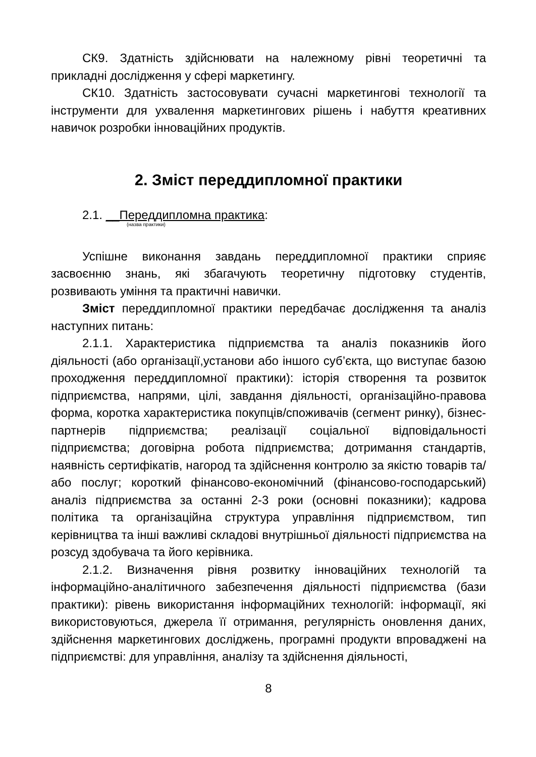СК9. Здатність здійснювати на належному рівні теоретичні та прикладні дослідження у сфері маркетингу.
СК10. Здатність застосовувати сучасні маркетингові технології та інструменти для ухвалення маркетингових рішень і набуття креативних навичок розробки інноваційних продуктів.
2. Зміст переддипломної практики
2.1. __Переддипломна практика:
(назва практики)
Успішне виконання завдань переддипломної практики сприяє засвоєнню знань, які збагачують теоретичну підготовку студентів, розвивають уміння та практичні навички.
Зміст переддипломної практики передбачає дослідження та аналіз наступних питань:
2.1.1. Характеристика підприємства та аналіз показників його діяльності (або організації,установи або іншого суб’єкта, що виступає базою проходження переддипломної практики): історія створення та розвиток підприємства, напрями, цілі, завдання діяльності, організаційно-правова форма, коротка характеристика покупців/споживачів (сегмент ринку), бізнес-партнерів підприємства; реалізації соціальної відповідальності підприємства; договірна робота підприємства; дотримання стандартів, наявність сертифікатів, нагород та здійснення контролю за якістю товарів та/або послуг; короткий фінансово-економічний (фінансово-господарський) аналіз підприємства за останні 2-3 роки (основні показники); кадрова політика та організаційна структура управління підприємством, тип керівництва та інші важливі складові внутрішньої діяльності підприємства на розсуд здобувача та його керівника.
2.1.2. Визначення рівня розвитку інноваційних технологій та інформаційно-аналітичного забезпечення діяльності підприємства (бази практики): рівень використання інформаційних технологій: інформації, які використовуються, джерела її отримання, регулярність оновлення даних, здійснення маркетингових досліджень, програмні продукти впроваджені на підприємстві: для управління, аналізу та здійснення діяльності,
8